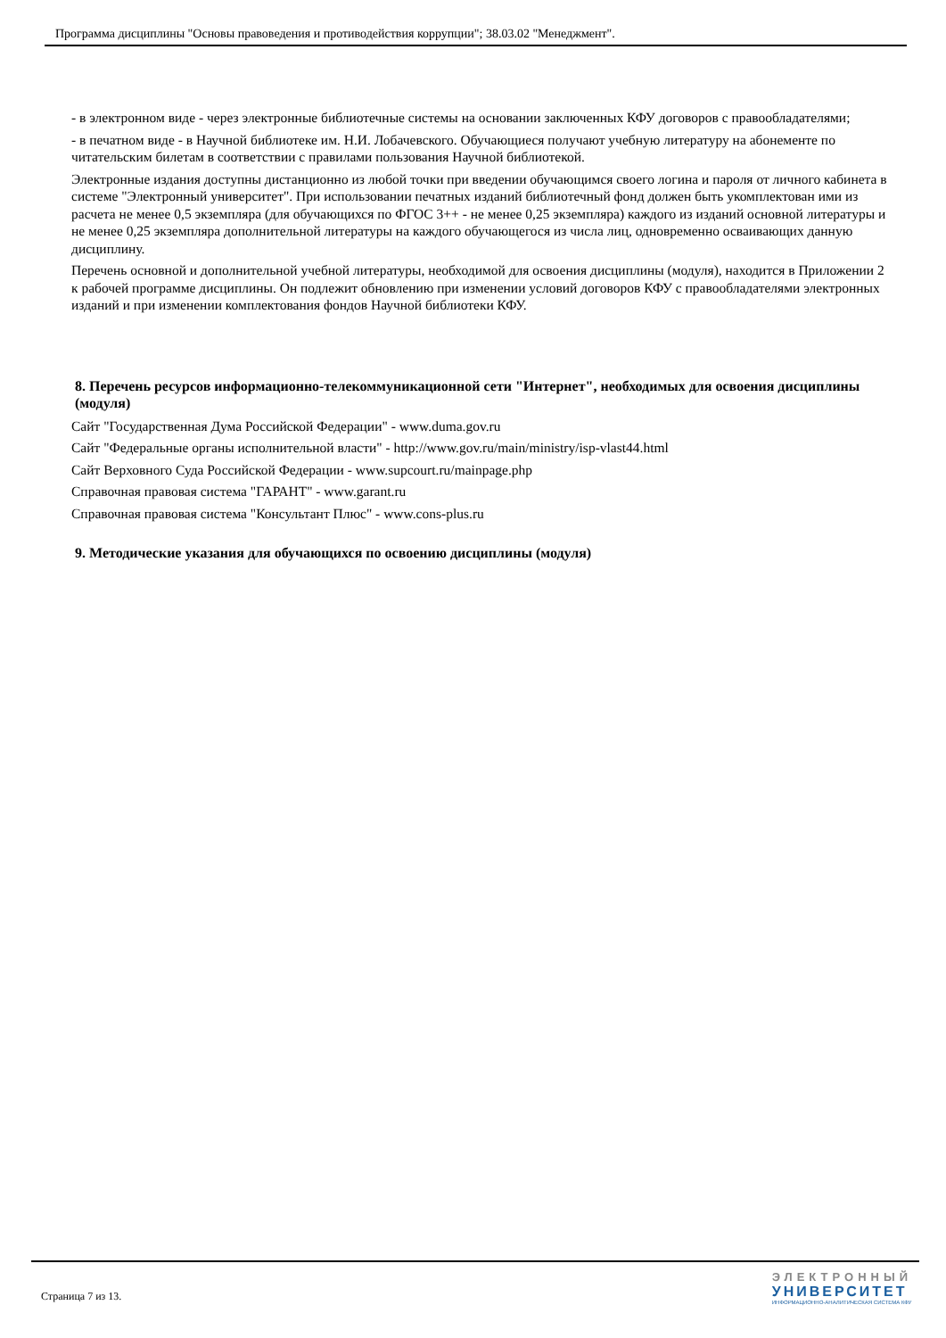Программа дисциплины "Основы правоведения и противодействия коррупции"; 38.03.02 "Менеджмент".
- в электронном виде - через электронные библиотечные системы на основании заключенных КФУ договоров с правообладателями;
- в печатном виде - в Научной библиотеке им. Н.И. Лобачевского. Обучающиеся получают учебную литературу на абонементе по читательским билетам в соответствии с правилами пользования Научной библиотекой.
Электронные издания доступны дистанционно из любой точки при введении обучающимся своего логина и пароля от личного кабинета в системе "Электронный университет". При использовании печатных изданий библиотечный фонд должен быть укомплектован ими из расчета не менее 0,5 экземпляра (для обучающихся по ФГОС 3++ - не менее 0,25 экземпляра) каждого из изданий основной литературы и не менее 0,25 экземпляра дополнительной литературы на каждого обучающегося из числа лиц, одновременно осваивающих данную дисциплину.
Перечень основной и дополнительной учебной литературы, необходимой для освоения дисциплины (модуля), находится в Приложении 2 к рабочей программе дисциплины. Он подлежит обновлению при изменении условий договоров КФУ с правообладателями электронных изданий и при изменении комплектования фондов Научной библиотеки КФУ.
8. Перечень ресурсов информационно-телекоммуникационной сети "Интернет", необходимых для освоения дисциплины (модуля)
Сайт "Государственная Дума Российской Федерации" - www.duma.gov.ru
Сайт "Федеральные органы исполнительной власти" - http://www.gov.ru/main/ministry/isp-vlast44.html
Сайт Верховного Суда Российской Федерации - www.supcourt.ru/mainpage.php
Справочная правовая система "ГАРАНТ" - www.garant.ru
Справочная правовая система "Консультант Плюс" - www.cons-plus.ru
9. Методические указания для обучающихся по освоению дисциплины (модуля)
Страница 7 из 13.
ЭЛЕКТРОННЫЙ
УНИВЕРСИТЕТ
ИНФОРМАЦИОННО-АНАЛИТИЧЕСКАЯ СИСТЕМА КФУ